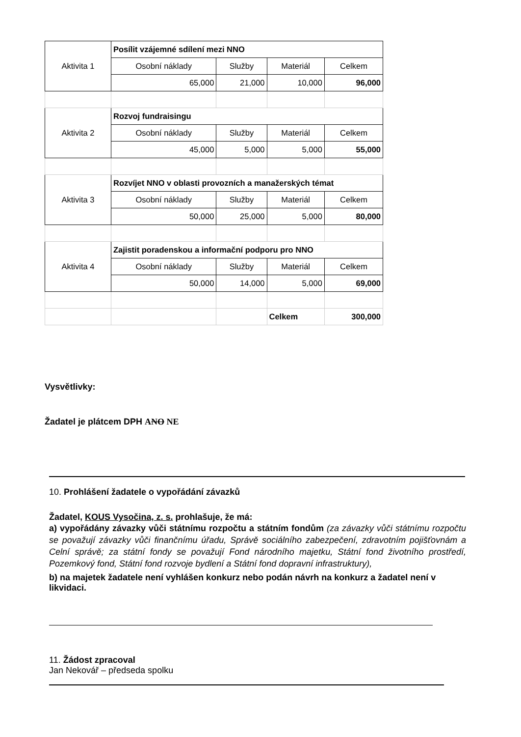| Aktivita 1 | Posílit vzájemné sdílení mezi NNO | | | |
| | Osobní náklady | Služby | Materiál | Celkem |
| | 65,000 | 21,000 | 10,000 | 96,000 |
| Aktivita 2 | Rozvoj fundraisingu | | | |
| | Osobní náklady | Služby | Materiál | Celkem |
| | 45,000 | 5,000 | 5,000 | 55,000 |
| Aktivita 3 | Rozvíjet NNO v oblasti provozních a manažerských témat | | | |
| | Osobní náklady | Služby | Materiál | Celkem |
| | 50,000 | 25,000 | 5,000 | 80,000 |
| Aktivita 4 | Zajistit poradenskou a informační podporu pro NNO | | | |
| | Osobní náklady | Služby | Materiál | Celkem |
| | 50,000 | 14,000 | 5,000 | 69,000 |
| | | | Celkem | 300,000 |
Vysvětlivky:
Žadatel je plátcem DPH ANO NE
10. Prohlášení žadatele o vypořádání závazků
Žadatel, KOUS Vysočina, z. s. prohlašuje, že má:
a) vypořádány závazky vůči státnímu rozpočtu a státním fondům (za závazky vůči státnímu rozpočtu se považují závazky vůči finančnímu úřadu, Správě sociálního zabezpečení, zdravotním pojišťovnám a Celní správě; za státní fondy se považují Fond národního majetku, Státní fond životního prostředí, Pozemkový fond, Státní fond rozvoje bydlení a Státní fond dopravní infrastruktury),
b) na majetek žadatele není vyhlášen konkurz nebo podán návrh na konkurz a žadatel není v likvidaci.
11. Žádost zpracoval
Jan Nekovář – předseda spolku